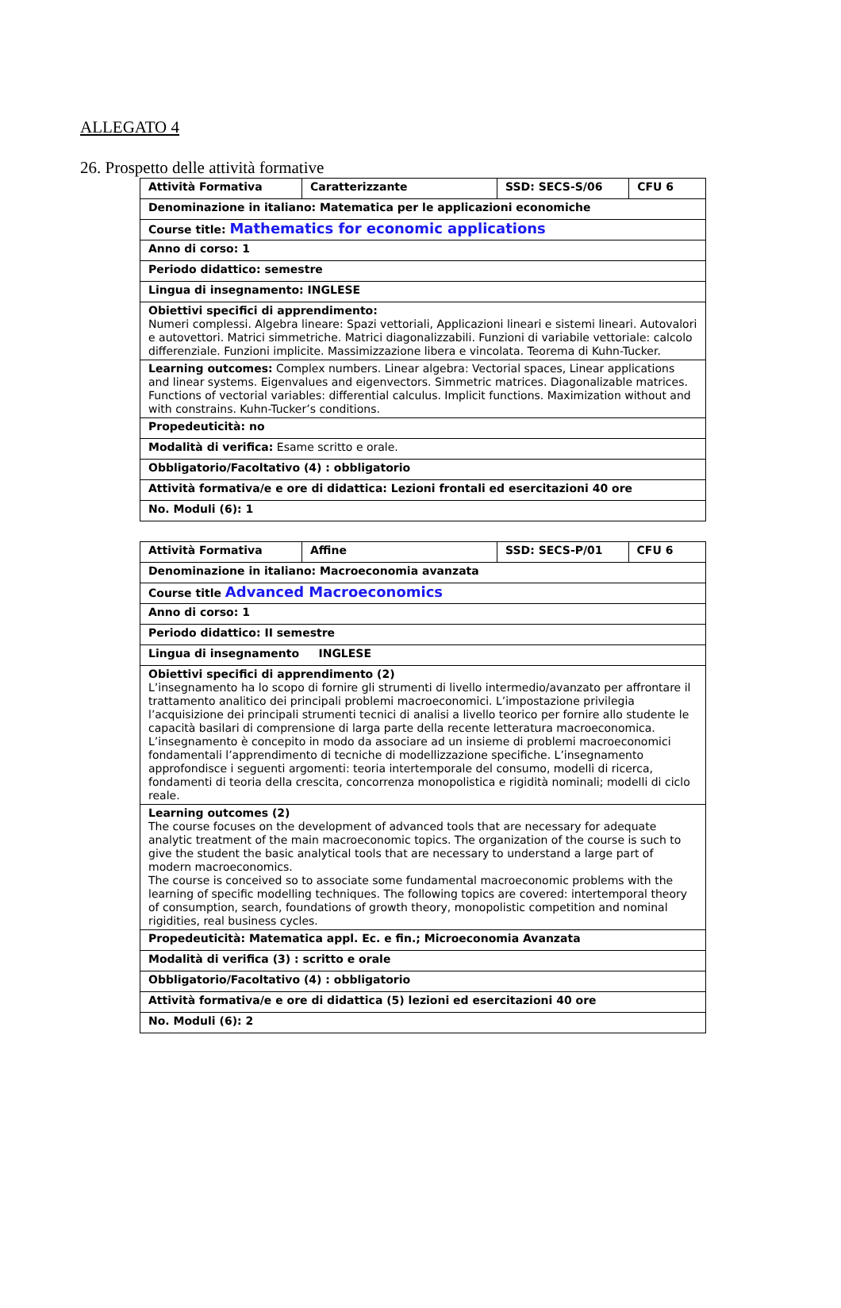ALLEGATO 4
26. Prospetto delle attività formative
| Attività Formativa | Caratterizzante | SSD: SECS-S/06 | CFU 6 |
| Denominazione in italiano: Matematica per le applicazioni economiche | | | |
| Course title: Mathematics for economic applications | | | |
| Anno di corso: 1 | | | |
| Periodo didattico: semestre | | | |
| Lingua di insegnamento: INGLESE | | | |
| Obiettivi specifici di apprendimento: Numeri complessi. Algebra lineare: Spazi vettoriali, Applicazioni lineari e sistemi lineari. Autovalori e autovettori. Matrici simmetriche. Matrici diagonalizzabili. Funzioni di variabile vettoriale: calcolo differenziale. Funzioni implicite. Massimizzazione libera e vincolata. Teorema di Kuhn-Tucker. | | | |
| Learning outcomes: Complex numbers. Linear algebra: Vectorial spaces, Linear applications and linear systems. Eigenvalues and eigenvectors. Simmetric matrices. Diagonalizable matrices. Functions of vectorial variables: differential calculus. Implicit functions. Maximization without and with constrains. Kuhn-Tucker’s conditions. | | | |
| Propedeuticità: no | | | |
| Modalità di verifica: Esame scritto e orale. | | | |
| Obbligatorio/Facoltativo (4) : obbligatorio | | | |
| Attività formativa/e e ore di didattica: Lezioni frontali ed esercitazioni 40 ore | | | |
| No. Moduli (6): 1 | | | |
| Attività Formativa | Affine | SSD: SECS-P/01 | CFU 6 |
| Denominazione in italiano: Macroeconomia avanzata | | | |
| Course title Advanced Macroeconomics | | | |
| Anno di corso: 1 | | | |
| Periodo didattico: II semestre | | | |
| Lingua di insegnamento INGLESE | | | |
| Obiettivi specifici di apprendimento (2) L’insegnamento ha lo scopo di fornire gli strumenti di livello intermedio/avanzato per affrontare il trattamento analitico dei principali problemi macroeconomici. L’impostazione privilegia l’acquisizione dei principali strumenti tecnici di analisi a livello teorico per fornire allo studente le capacità basilari di comprensione di larga parte della recente letteratura macroeconomica. L’insegnamento è concepito in modo da associare ad un insieme di problemi macroeconomici fondamentali l’apprendimento di tecniche di modellizzazione specifiche. L’insegnamento approfondisce i seguenti argomenti: teoria intertemporale del consumo, modelli di ricerca, fondamenti di teoria della crescita, concorrenza monopolistica e rigidità nominali; modelli di ciclo reale. | | | |
| Learning outcomes (2) The course focuses on the development of advanced tools that are necessary for adequate analytic treatment of the main macroeconomic topics. The organization of the course is such to give the student the basic analytical tools that are necessary to understand a large part of modern macroeconomics. The course is conceived so to associate some fundamental macroeconomic problems with the learning of specific modelling techniques. The following topics are covered: intertemporal theory of consumption, search, foundations of growth theory, monopolistic competition and nominal rigidities, real business cycles. | | | |
| Propedeuticità: Matematica appl. Ec. e fin.; Microeconomia Avanzata | | | |
| Modalità di verifica (3) : scritto e orale | | | |
| Obbligatorio/Facoltativo (4) : obbligatorio | | | |
| Attività formativa/e e ore di didattica (5) lezioni ed esercitazioni 40 ore | | | |
| No. Moduli (6): 2 | | | |